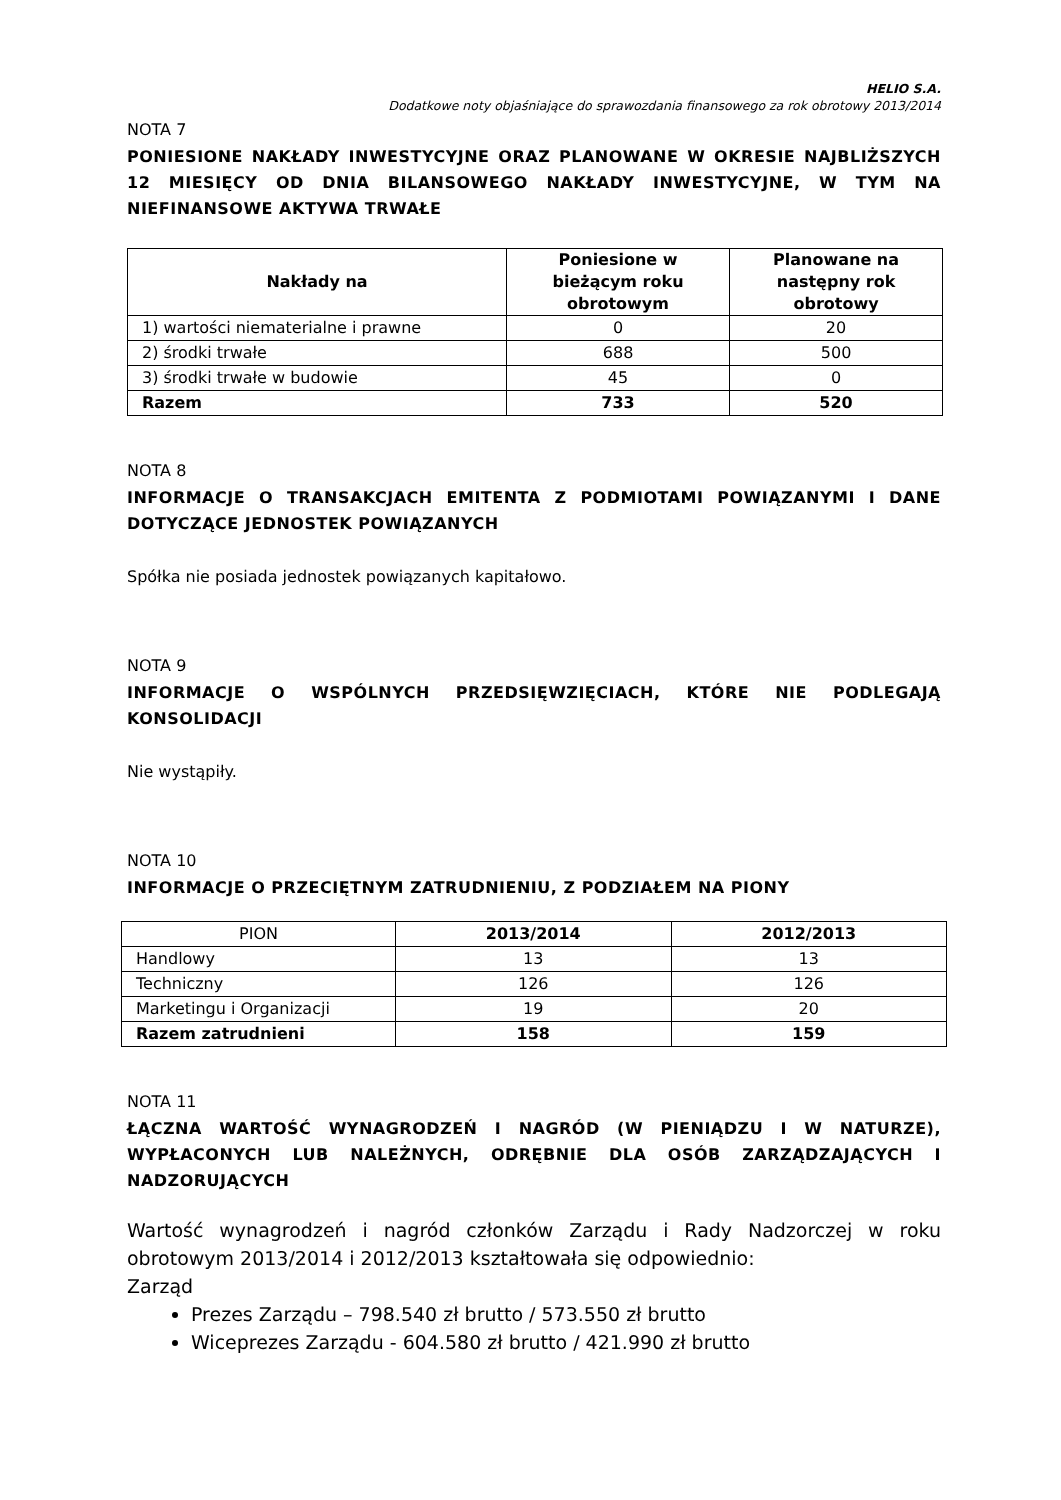HELIO S.A.
Dodatkowe noty objaśniające do sprawozdania finansowego za rok obrotowy 2013/2014
NOTA 7
PONIESIONE NAKŁADY INWESTYCYJNE ORAZ PLANOWANE W OKRESIE NAJBLIŻSZYCH 12 MIESIĘCY OD DNIA BILANSOWEGO NAKŁADY INWESTYCYJNE, W TYM NA NIEFINANSOWE AKTYWA TRWAŁE
| Nakłady na | Poniesione w bieżącym roku obrotowym | Planowane na następny rok obrotowy |
| --- | --- | --- |
| 1) wartości niematerialne i prawne | 0 | 20 |
| 2) środki trwałe | 688 | 500 |
| 3) środki trwałe w budowie | 45 | 0 |
| Razem | 733 | 520 |
NOTA 8
INFORMACJE O TRANSAKCJACH EMITENTA Z PODMIOTAMI POWIĄZANYMI I DANE DOTYCZĄCE JEDNOSTEK POWIĄZANYCH
Spółka nie posiada jednostek powiązanych kapitałowo.
NOTA 9
INFORMACJE O WSPÓLNYCH PRZEDSIĘWZIĘCIACH, KTÓRE NIE PODLEGAJĄ KONSOLIDACJI
Nie wystąpiły.
NOTA 10
INFORMACJE O PRZECIĘTNYM ZATRUDNIENIU, Z PODZIAŁEM NA PIONY
| PION | 2013/2014 | 2012/2013 |
| Handlowy | 13 | 13 |
| Techniczny | 126 | 126 |
| Marketingu i Organizacji | 19 | 20 |
| Razem zatrudnieni | 158 | 159 |
NOTA 11
ŁĄCZNA WARTOŚĆ WYNAGRODZEŃ I NAGRÓD (W PIENIĄDZU I W NATURZE), WYPŁACONYCH LUB NALEŻNYCH, ODRĘBNIE DLA OSÓB ZARZĄDZAJĄCYCH I NADZORUJĄCYCH
Wartość wynagrodzeń i nagród członków Zarządu i Rady Nadzorczej w roku obrotowym 2013/2014 i 2012/2013 kształtowała się odpowiednio:
Zarząd
Prezes Zarządu – 798.540 zł brutto / 573.550 zł brutto
Wiceprezes Zarządu - 604.580 zł brutto / 421.990 zł brutto